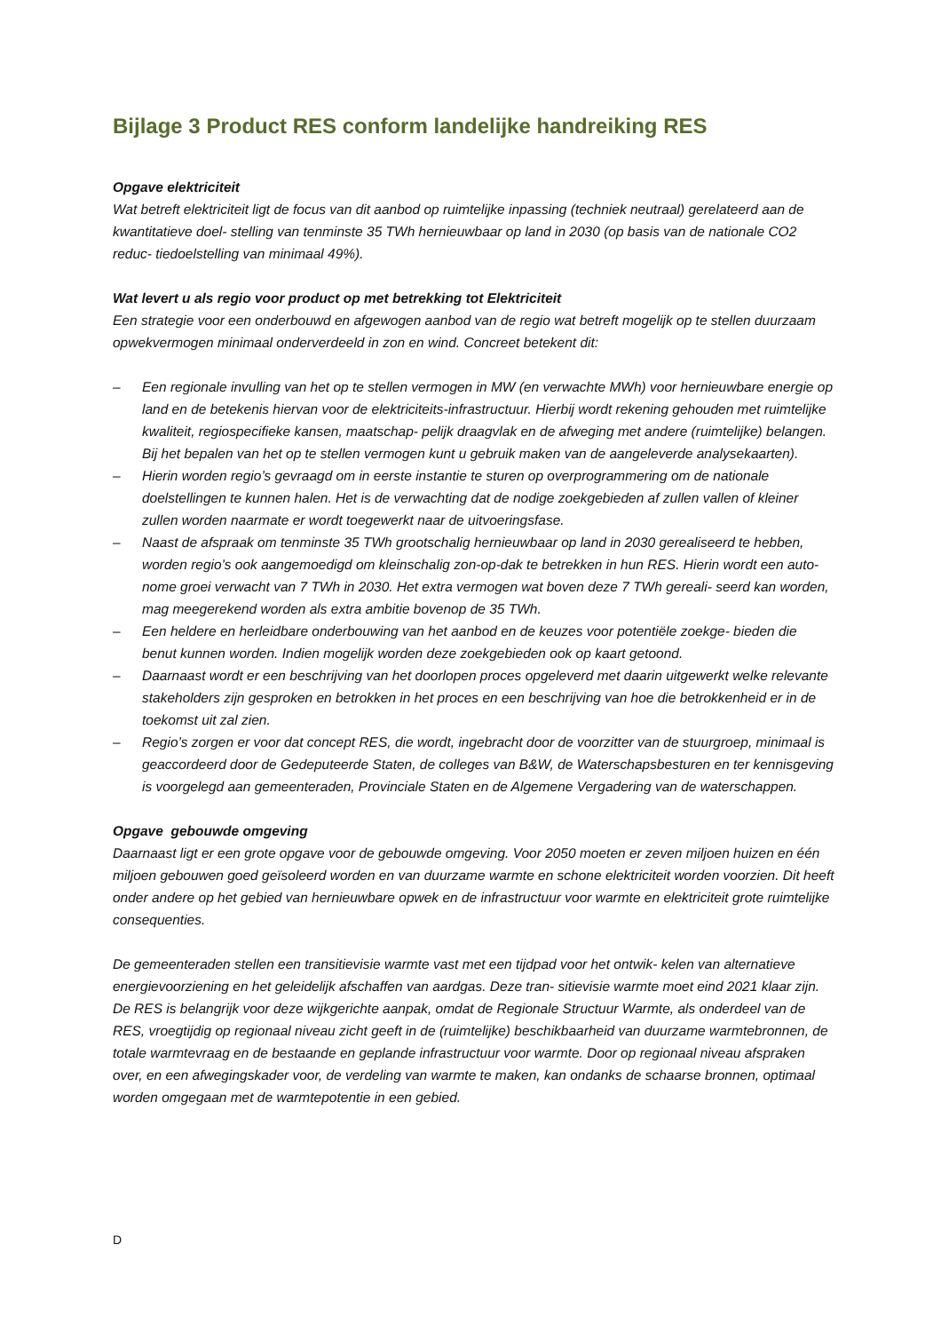Bijlage 3 Product RES conform landelijke handreiking RES
Opgave elektriciteit
Wat betreft elektriciteit ligt de focus van dit aanbod op ruimtelijke inpassing (techniek neutraal) gerelateerd aan de kwantitatieve doel- stelling van tenminste 35 TWh hernieuwbaar op land in 2030 (op basis van de nationale CO2 reduc- tiedoelstelling van minimaal 49%).
Wat levert u als regio voor product op met betrekking tot Elektriciteit
Een strategie voor een onderbouwd en afgewogen aanbod van de regio wat betreft mogelijk op te stellen duurzaam opwekvermogen minimaal onderverdeeld in zon en wind. Concreet betekent dit:
– Een regionale invulling van het op te stellen vermogen in MW (en verwachte MWh) voor hernieuwbare energie op land en de betekenis hiervan voor de elektriciteits-infrastructuur. Hierbij wordt rekening gehouden met ruimtelijke kwaliteit, regiospecifieke kansen, maatschap- pelijk draagvlak en de afweging met andere (ruimtelijke) belangen. Bij het bepalen van het op te stellen vermogen kunt u gebruik maken van de aangeleverde analysekaarten).
– Hierin worden regio’s gevraagd om in eerste instantie te sturen op overprogrammering om de nationale doelstellingen te kunnen halen. Het is de verwachting dat de nodige zoekgebieden af zullen vallen of kleiner zullen worden naarmate er wordt toegewerkt naar de uitvoeringsfase.
– Naast de afspraak om tenminste 35 TWh grootschalig hernieuwbaar op land in 2030 gerealiseerd te hebben, worden regio’s ook aangemoedigd om kleinschalig zon-op-dak te betrekken in hun RES. Hierin wordt een auto- nome groei verwacht van 7 TWh in 2030. Het extra vermogen wat boven deze 7 TWh gereali- seerd kan worden, mag meegerekend worden als extra ambitie bovenop de 35 TWh.
– Een heldere en herleidbare onderbouwing van het aanbod en de keuzes voor potentiële zoekge- bieden die benut kunnen worden. Indien mogelijk worden deze zoekgebieden ook op kaart getoond.
– Daarnaast wordt er een beschrijving van het doorlopen proces opgeleverd met daarin uitgewerkt welke relevante stakeholders zijn gesproken en betrokken in het proces en een beschrijving van hoe die betrokkenheid er in de toekomst uit zal zien.
– Regio’s zorgen er voor dat concept RES, die wordt, ingebracht door de voorzitter van de stuurgroep, minimaal is geaccordeerd door de Gedeputeerde Staten, de colleges van B&W, de Waterschapsbesturen en ter kennisgeving is voorgelegd aan gemeenteraden, Provinciale Staten en de Algemene Vergadering van de waterschappen.
Opgave gebouwde omgeving
Daarnaast ligt er een grote opgave voor de gebouwde omgeving. Voor 2050 moeten er zeven miljoen huizen en één miljoen gebouwen goed geïsoleerd worden en van duurzame warmte en schone elektriciteit worden voorzien. Dit heeft onder andere op het gebied van hernieuwbare opwek en de infrastructuur voor warmte en elektriciteit grote ruimtelijke consequenties.
De gemeenteraden stellen een transitievisie warmte vast met een tijdpad voor het ontwik- kelen van alternatieve energievoorziening en het geleidelijk afschaffen van aardgas. Deze tran- sitievisie warmte moet eind 2021 klaar zijn. De RES is belangrijk voor deze wijkgerichte aanpak, omdat de Regionale Structuur Warmte, als onderdeel van de RES, vroegtijdig op regionaal niveau zicht geeft in de (ruimtelijke) beschikbaarheid van duurzame warmtebronnen, de totale warmtevraag en de bestaande en geplande infrastructuur voor warmte. Door op regionaal niveau afspraken over, en een afwegingskader voor, de verdeling van warmte te maken, kan ondanks de schaarse bronnen, optimaal worden omgegaan met de warmtepotentie in een gebied.
D